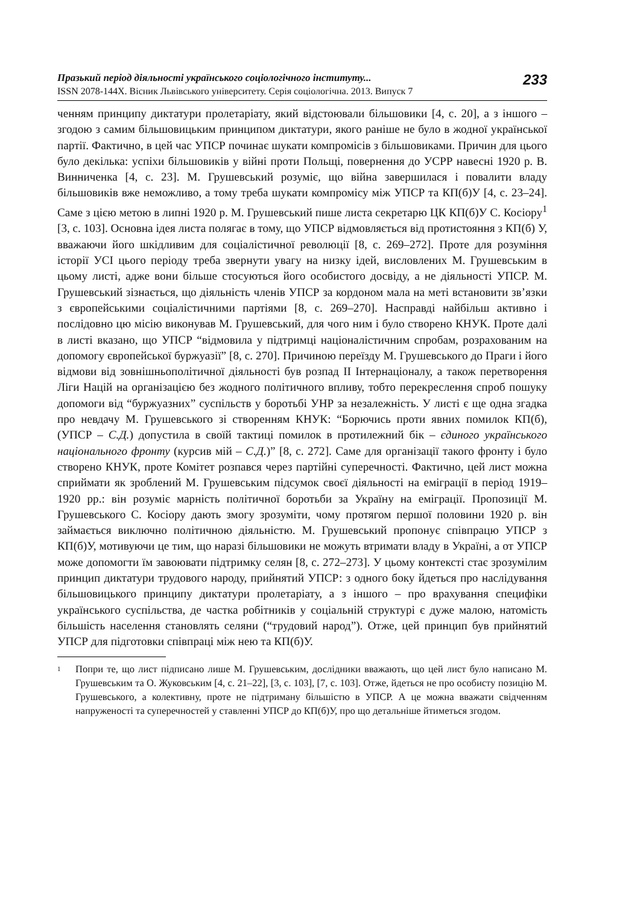Празький період діяльності українського соціологічного інституту...
ISSN 2078-144X. Вісник Львівського університету. Серія соціологічна. 2013. Випуск 7
233
ченням принципу диктатури пролетаріату, який відстоювали більшовики [4, с. 20], а з іншого – згодою з самим більшовицьким принципом диктатури, якого раніше не було в жодної української партії. Фактично, в цей час УПСР починає шукати компромісів з більшовиками. Причин для цього було декілька: успіхи більшовиків у війні проти Польщі, повернення до УСРР навесні 1920 р. В. Винниченка [4, с. 23]. М. Грушевський розуміє, що війна завершилася і повалити владу більшовиків вже неможливо, а тому треба шукати компромісу між УПСР та КП(б)У [4, с. 23–24]. Саме з цією метою в липні 1920 р. М. Грушевський пише листа секретарю ЦК КП(б)У С. Косіору<sup>1</sup> [3, с. 103]. Основна ідея листа полягає в тому, що УПСР відмовляється від протистояння з КП(б) У, вважаючи його шкідливим для соціалістичної революції [8, с. 269–272]. Проте для розуміння історії УСІ цього періоду треба звернути увагу на низку ідей, висловлених М. Грушевським в цьому листі, адже вони більше стосуються його особистого досвіду, а не діяльності УПСР. М. Грушевський зізнається, що діяльність членів УПСР за кордоном мала на меті встановити зв’язки з європейськими соціалістичними партіями [8, с. 269–270]. Насправді найбільш активно і послідовно цю місію виконував М. Грушевський, для чого ним і було створено КНУК. Проте далі в листі вказано, що УПСР “відмовила у підтримці націоналістичним спробам, розрахованим на допомогу європейської буржуазії” [8, с. 270]. Причиною переїзду М. Грушевського до Праги і його відмови від зовнішньополітичної діяльності був розпад ІІ Інтернаціоналу, а також перетворення Ліги Націй на організацією без жодного політичного впливу, тобто перекреслення спроб пошуку допомоги від “буржуазних” суспільств у боротьбі УНР за незалежність. У листі є ще одна згадка про невдачу М. Грушевського зі створенням КНУК: “Борючись проти явних помилок КП(б), (УПСР – С.Д.) допустила в своїй тактиці помилок в протилежний бік – єдиного українського національного фронту (курсив мій – С.Д.)” [8, с. 272]. Саме для організації такого фронту і було створено КНУК, проте Комітет розпався через партійні суперечності. Фактично, цей лист можна сприймати як зроблений М. Грушевським підсумок своєї діяльності на еміграції в період 1919–1920 рр.: він розуміє марність політичної боротьби за Україну на еміграції. Пропозиції М. Грушевського С. Косіору дають змогу зрозуміти, чому протягом першої половини 1920 р. він займається виключно політичною діяльністю. М. Грушевський пропонує співпрацю УПСР з КП(б)У, мотивуючи це тим, що наразі більшовики не можуть втримати владу в Україні, а от УПСР може допомогти їм завоювати підтримку селян [8, с. 272–273]. У цьому контексті стає зрозумілим принцип диктатури трудового народу, прийнятий УПСР: з одного боку йдеться про наслідування більшовицького принципу диктатури пролетаріату, а з іншого – про врахування специфіки українського суспільства, де частка робітників у соціальній структурі є дуже малою, натомість більшість населення становлять селяни (“трудовий народ”). Отже, цей принцип був прийнятий УПСР для підготовки співпраці між нею та КП(б)У.
<sup>1</sup>
Попри те, що лист підписано лише М. Грушевським, дослідники вважають, що цей лист було написано М. Грушевським та О. Жуковським [4, с. 21–22], [3, с. 103], [7, с. 103]. Отже, йдеться не про особисту позицію М. Грушевського, а колективну, проте не підтриману більшістю в УПСР. А це можна вважати свідченням напруженості та суперечностей у ставленні УПСР до КП(б)У, про що детальніше йтиметься згодом.